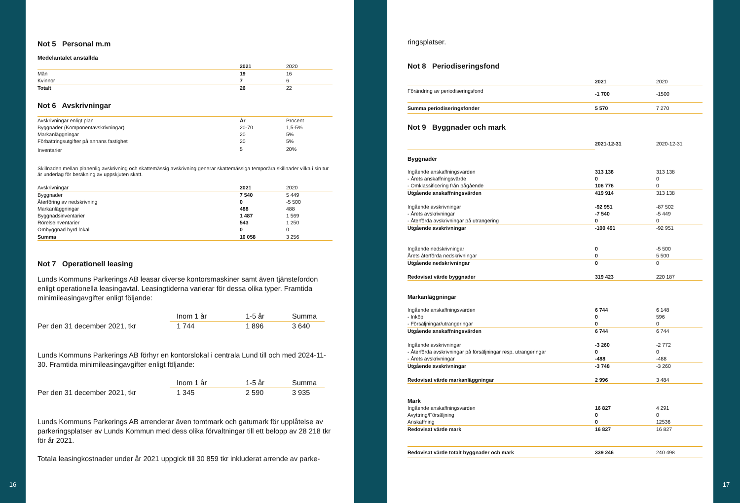16
Not 5 Personal m.m
Medelantalet anställda
| | 2021 | 2020 |
| Män | 19 | 16 |
| Kvinnor | 7 | 6 |
| Totalt | 26 | 22 |
Not 6 Avskrivningar
| Avskrivningar enligt plan | År | Procent |
| Byggnader (Komponentavskrivningar) | 20-70 | 1,5-5% |
| Markanläggningar | 20 | 5% |
| Förbättringsutgifter på annans fastighet | 20 | 5% |
| Inventarier | 5 | 20% |
Skillnaden mellan planenlig avskrivning och skattemässig avskrivning generar skattemässiga temporära skillnader vilka i sin tur är underlag för beräkning av uppskjuten skatt.
| Avskrivningar | 2021 | 2020 |
| Byggnader | 7 540 | 5 449 |
| Återföring av nedskrivning | 0 | -5 500 |
| Markanläggningar | 488 | 488 |
| Byggnadsinventarier | 1 487 | 1 569 |
| Rörelseinventarier | 543 | 1 250 |
| Ombyggnad hyrd lokal | 0 | 0 |
| Summa | 10 058 | 3 256 |
Not 7 Operationell leasing
Lunds Kommuns Parkerings AB leasar diverse kontorsmaskiner samt även tjänstefordon enligt operationella leasingavtal. Leasingtiderna varierar för dessa olika typer. Framtida minimileasingavgifter enligt följande:
| | Inom 1 år | 1-5 år | Summa |
| Per den 31 december 2021, tkr | 1 744 | 1 896 | 3 640 |
Lunds Kommuns Parkerings AB förhyr en kontorslokal i centrala Lund till och med 2024-11-30. Framtida minimileasingavgifter enligt följande:
| | Inom 1 år | 1-5 år | Summa |
| Per den 31 december 2021, tkr | 1 345 | 2 590 | 3 935 |
Lunds Kommuns Parkerings AB arrenderar även tomtmark och gatumark för upplåtelse av parkeringsplatser av Lunds Kommun med dess olika förvaltningar till ett belopp av 28 218 tkr för år 2021.
Totala leasingkostnader under år 2021 uppgick till 30 859 tkr inkluderat arrende av parke-
ringsplatser.
Not 8 Periodiseringsfond
| | 2021 | 2020 |
| Förändring av periodiseringsfond | -1 700 | -1500 |
| Summa periodiseringsfonder | 5 570 | 7 270 |
Not 9 Byggnader och mark
| | 2021-12-31 | 2020-12-31 |
| Byggnader | | |
| Ingående anskaffningsvärden | 313 138 | 313 138 |
| - Årets anskaffningsvärde | 0 | 0 |
| - Omklassificering från pågående | 106 776 | 0 |
| Utgående anskaffningsvärden | 419 914 | 313 138 |
| Ingående avskrivningar | -92 951 | -87 502 |
| - Årets avskrivningar | -7 540 | -5 449 |
| - Återförda avskrivningar på utrangering | 0 | 0 |
| Utgående avskrivningar | -100 491 | -92 951 |
| Ingående nedskrivningar | 0 | -5 500 |
| Årets återförda nedskrivningar | 0 | 5 500 |
| Utgående nedskrivningar | 0 | 0 |
| Redovisat värde byggnader | 319 423 | 220 187 |
| Markanläggningar | | |
| Ingående anskaffningsvärden | 6 744 | 6 148 |
| - Inköp | 0 | 596 |
| - Försäljningar/utrangeringar | 0 | 0 |
| Utgående anskaffningsvärden | 6 744 | 6 744 |
| Ingående avskrivningar | -3 260 | -2 772 |
| - Återförda avskrivningar på försäljningar resp. utrangeringar | 0 | 0 |
| - Årets avskrivningar | -488 | -488 |
| Utgående avskrivningar | -3 748 | -3 260 |
| Redovisat värde markanläggningar | 2 996 | 3 484 |
| Mark | | |
| Ingående anskaffningsvärden | 16 827 | 4 291 |
| Avyttring/Försäljning | 0 | 0 |
| Anskaffning | 0 | 12536 |
| Redovisat värde mark | 16 827 | 16 827 |
| Redovisat värde totalt byggnader och mark | 339 246 | 240 498 |
17